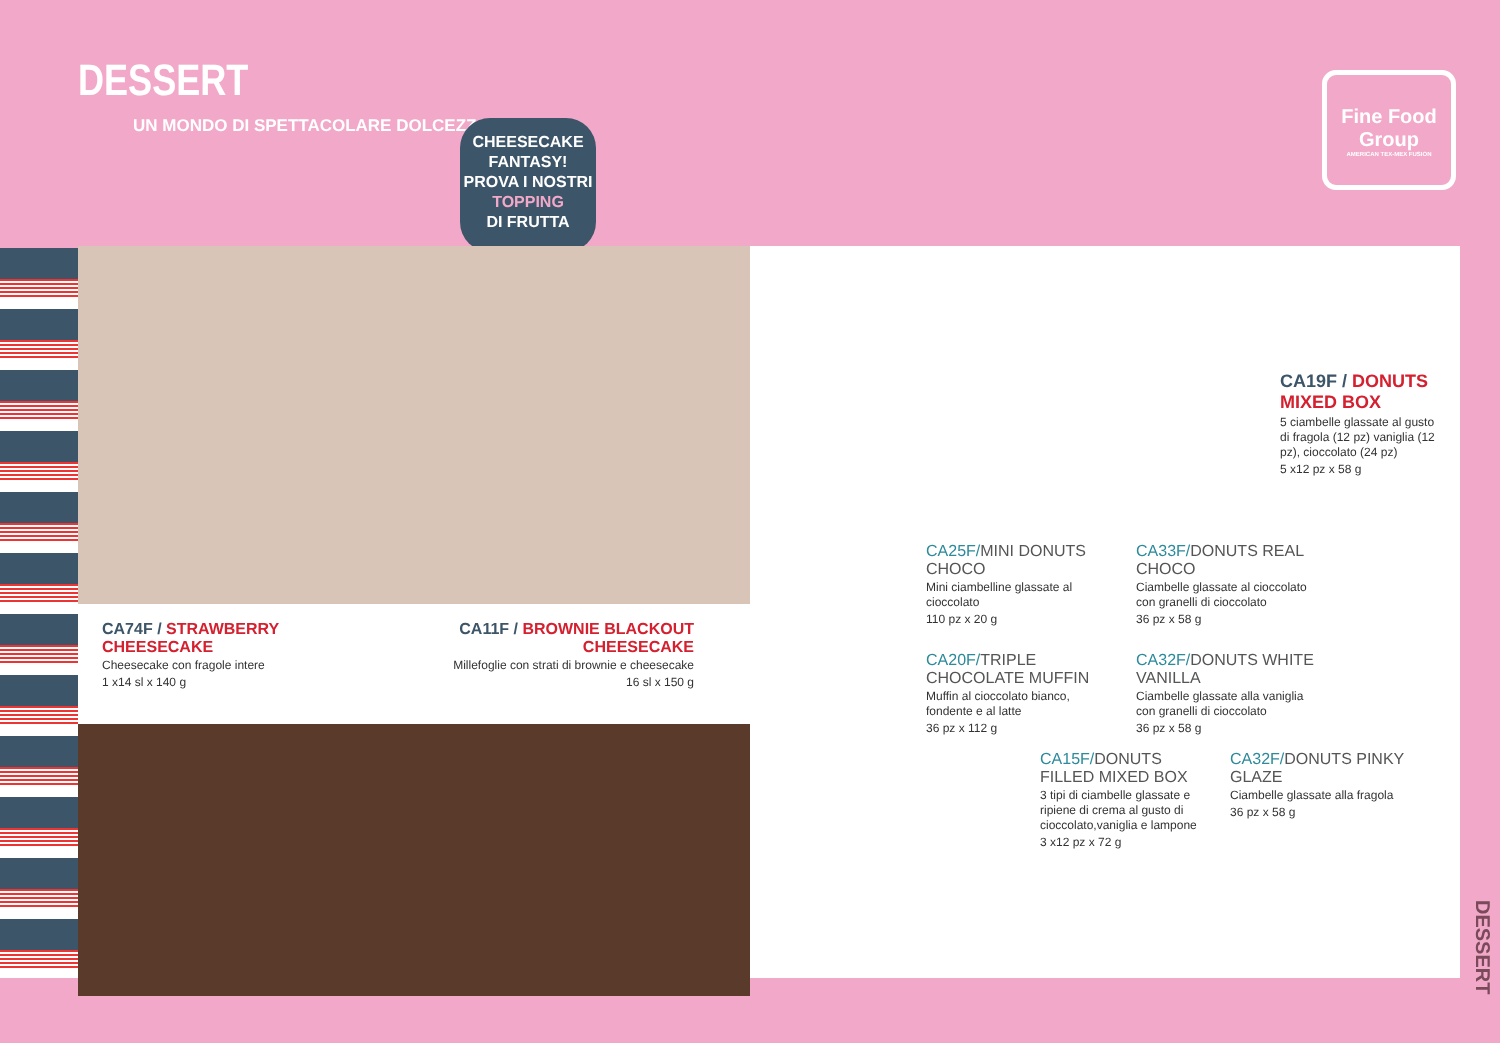DESSERT
UN MONDO DI SPETTACOLARE DOLCEZZA
CHEESECAKE
FANTASY!
PROVA I NOSTRI
TOPPING
DI FRUTTA
Fine Food
Group
AMERICAN TEX-MEX FUSION
CA74F / STRAWBERRY CHEESECAKE
Cheesecake con fragole intere
1 x14 sl x 140 g
CA11F / BROWNIE BLACKOUT CHEESECAKE
Millefoglie con strati di brownie e cheesecake
16 sl x 150 g
CA19F / DONUTS MIXED BOX
5 ciambelle glassate al gusto di fragola (12 pz) vaniglia (12 pz), cioccolato (24 pz)
5 x12 pz x 58 g
CA25F/MINI DONUTS CHOCO
Mini ciambelline glassate al cioccolato
110 pz x 20 g
CA33F/DONUTS REAL CHOCO
Ciambelle glassate al cioccolato con granelli di cioccolato
36 pz x 58 g
CA20F/TRIPLE CHOCOLATE MUFFIN
Muffin al cioccolato bianco, fondente e al latte
36 pz x 112 g
CA32F/DONUTS WHITE VANILLA
Ciambelle glassate alla vaniglia con granelli di cioccolato
36 pz x 58 g
CA15F/DONUTS FILLED MIXED BOX
3 tipi di ciambelle glassate e ripiene di crema al gusto di cioccolato,vaniglia e lampone
3 x12 pz x 72 g
CA32F/DONUTS PINKY GLAZE
Ciambelle glassate alla fragola
36 pz x 58 g
DESSERT